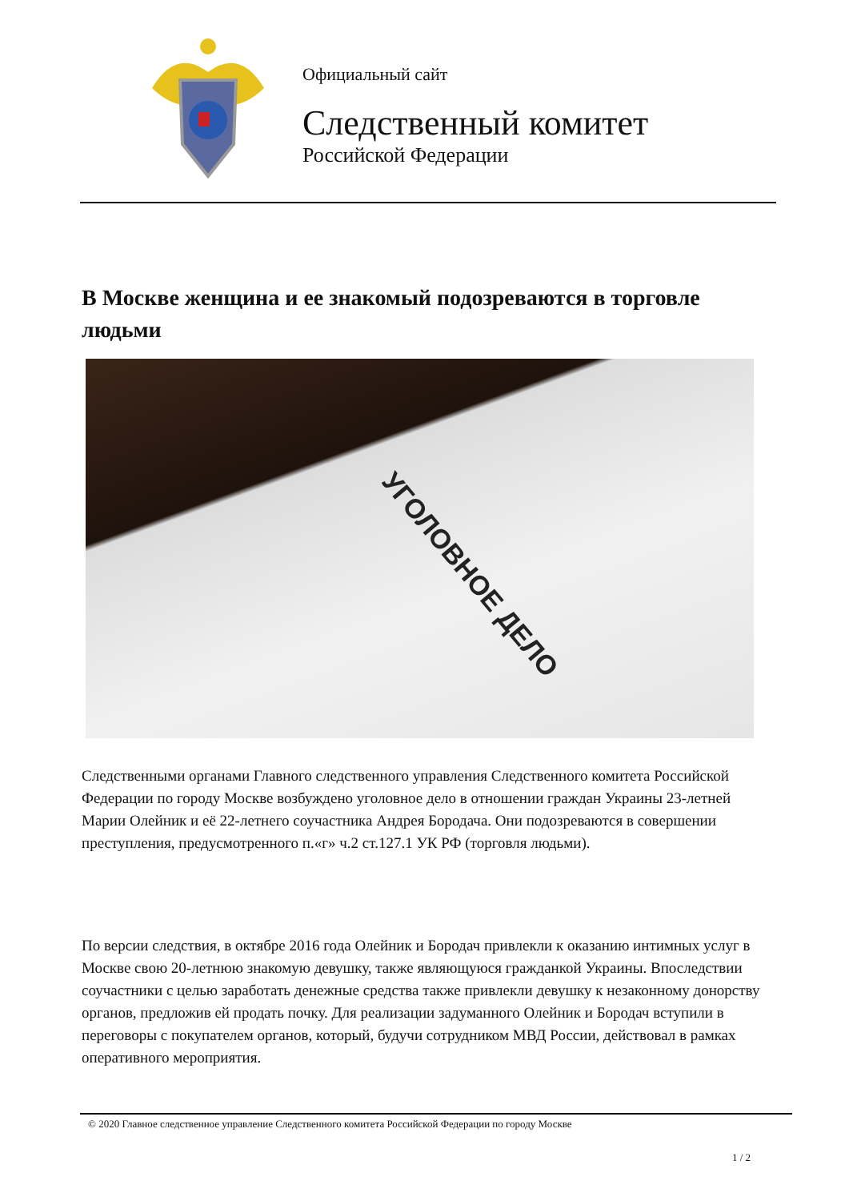Официальный сайт
Следственный комитет
Российской Федерации
В Москве женщина и ее знакомый подозреваются в торговле людьми
УГОЛОВНОЕ ДЕЛО
Следственными органами Главного следственного управления Следственного комитета Российской Федерации по городу Москве возбуждено уголовное дело в отношении граждан Украины 23-летней Марии Олейник и её 22-летнего соучастника Андрея Бородача. Они подозреваются в совершении преступления, предусмотренного п.«г» ч.2 ст.127.1 УК РФ (торговля людьми).
По версии следствия, в октябре 2016 года Олейник и Бородач привлекли к оказанию интимных услуг в Москве свою 20-летнюю знакомую девушку, также являющуюся гражданкой Украины. Впоследствии соучастники с целью заработать денежные средства также привлекли девушку к незаконному донорству органов, предложив ей продать почку. Для реализации задуманного Олейник и Бородач вступили в переговоры с покупателем органов, который, будучи сотрудником МВД России, действовал в рамках оперативного мероприятия.
© 2020 Главное следственное управление Следственного комитета Российской Федерации по городу Москве
1 / 2